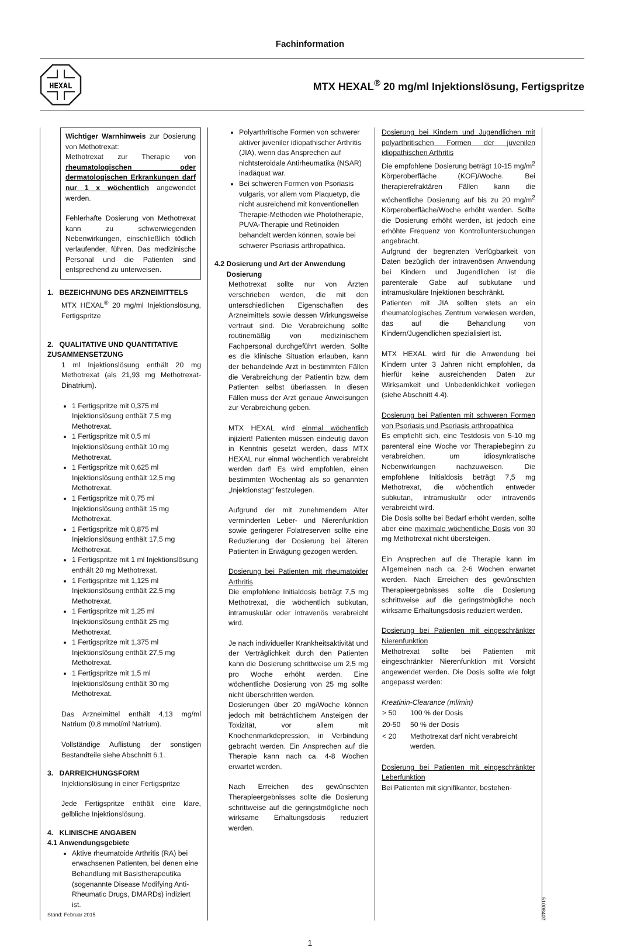Fachinformation
HEXAL
MTX HEXAL<sup>®</sup> 20 mg/ml Injektionslösung, Fertigspritze
Wichtiger Warnhinweis zur Dosierung von Methotrexat:
Methotrexat zur Therapie von rheumatologischen oder dermatologischen Erkrankungen darf nur 1 x wöchentlich angewendet werden.
Fehlerhafte Dosierung von Methotrexat kann zu schwerwiegenden Nebenwirkungen, einschließlich tödlich verlaufender, führen. Das medizinische Personal und die Patienten sind entsprechend zu unterweisen.
1. BEZEICHNUNG DES ARZNEIMITTELS
MTX HEXAL<sup>®</sup> 20 mg/ml Injektionslösung, Fertigspritze
2. QUALITATIVE UND QUANTITATIVE ZUSAMMENSETZUNG
1 ml Injektionslösung enthält 20 mg Methotrexat (als 21,93 mg Methotrexat-Dinatrium).
1 Fertigspritze mit 0,375 ml Injektionslösung enthält 7,5 mg Methotrexat.
1 Fertigspritze mit 0,5 ml Injektionslösung enthält 10 mg Methotrexat.
1 Fertigspritze mit 0,625 ml Injektionslösung enthält 12,5 mg Methotrexat.
1 Fertigspritze mit 0,75 ml Injektionslösung enthält 15 mg Methotrexat.
1 Fertigspritze mit 0,875 ml Injektionslösung enthält 17,5 mg Methotrexat.
1 Fertigspritze mit 1 ml Injektionslösung enthält 20 mg Methotrexat.
1 Fertigspritze mit 1,125 ml Injektionslösung enthält 22,5 mg Methotrexat.
1 Fertigspritze mit 1,25 ml Injektionslösung enthält 25 mg Methotrexat.
1 Fertigspritze mit 1,375 ml Injektionslösung enthält 27,5 mg Methotrexat.
1 Fertigspritze mit 1,5 ml Injektionslösung enthält 30 mg Methotrexat.
Das Arzneimittel enthält 4,13 mg/ml Natrium (0,8 mmol/ml Natrium).
Vollständige Auflistung der sonstigen Bestandteile siehe Abschnitt 6.1.
3. DARREICHUNGSFORM
Injektionslösung in einer Fertigspritze
Jede Fertigspritze enthält eine klare, gelbliche Injektionslösung.
4. KLINISCHE ANGABEN
4.1 Anwendungsgebiete
Aktive rheumatoide Arthritis (RA) bei erwachsenen Patienten, bei denen eine Behandlung mit Basistherapeutika (sogenannte Disease Modifying Anti-Rheumatic Drugs, DMARDs) indiziert ist.
Stand: Februar 2015
Polyarthritische Formen von schwerer aktiver juveniler idiopathischer Arthritis (JIA), wenn das Ansprechen auf nichtsteroidale Antirheumatika (NSAR) inadäquat war.
Bei schweren Formen von Psoriasis vulgaris, vor allem vom Plaquetyp, die nicht ausreichend mit konventionellen Therapie-Methoden wie Phototherapie, PUVA-Therapie und Retinoiden behandelt werden können, sowie bei schwerer Psoriasis arthropathica.
4.2 Dosierung und Art der Anwendung
Dosierung
Methotrexat sollte nur von Ärzten verschrieben werden, die mit den unterschiedlichen Eigenschaften des Arzneimittels sowie dessen Wirkungsweise vertraut sind. Die Verabreichung sollte routinemäßig von medizinischem Fachpersonal durchgeführt werden. Sollte es die klinische Situation erlauben, kann der behandelnde Arzt in bestimmten Fällen die Verabreichung der Patientin bzw. dem Patienten selbst überlassen. In diesen Fällen muss der Arzt genaue Anweisungen zur Verabreichung geben.
MTX HEXAL wird einmal wöchentlich injiziert! Patienten müssen eindeutig davon in Kenntnis gesetzt werden, dass MTX HEXAL nur einmal wöchentlich verabreicht werden darf! Es wird empfohlen, einen bestimmten Wochentag als so genannten „Injektionstag“ festzulegen.
Aufgrund der mit zunehmendem Alter verminderten Leber- und Nierenfunktion sowie geringerer Folatreserven sollte eine Reduzierung der Dosierung bei älteren Patienten in Erwägung gezogen werden.
Dosierung bei Patienten mit rheumatoider Arthritis
Die empfohlene Initialdosis beträgt 7,5 mg Methotrexat, die wöchentlich subkutan, intramuskulär oder intravenös verabreicht wird.
Je nach individueller Krankheitsaktivität und der Verträglichkeit durch den Patienten kann die Dosierung schrittweise um 2,5 mg pro Woche erhöht werden. Eine wöchentliche Dosierung von 25 mg sollte nicht überschritten werden.
Dosierungen über 20 mg/Woche können jedoch mit beträchtlichem Ansteigen der Toxizität, vor allem mit Knochenmarkdepression, in Verbindung gebracht werden. Ein Ansprechen auf die Therapie kann nach ca. 4-8 Wochen erwartet werden.
Nach Erreichen des gewünschten Therapieergebnisses sollte die Dosierung schrittweise auf die geringstmögliche noch wirksame Erhaltungsdosis reduziert werden.
Dosierung bei Kindern und Jugendlichen mit polyarthritischen Formen der juvenilen idiopathischen Arthritis
Die empfohlene Dosierung beträgt 10-15 mg/m<sup>2</sup> Körperoberfläche (KOF)/Woche. Bei therapierefraktären Fällen kann die wöchentliche Dosierung auf bis zu 20 mg/m<sup>2</sup> Körperoberfläche/Woche erhöht werden. Sollte die Dosierung erhöht werden, ist jedoch eine erhöhte Frequenz von Kontrolluntersuchungen angebracht.
Aufgrund der begrenzten Verfügbarkeit von Daten bezüglich der intravenösen Anwendung bei Kindern und Jugendlichen ist die parenterale Gabe auf subkutane und intramuskuläre Injektionen beschränkt.
Patienten mit JIA sollten stets an ein rheumatologisches Zentrum verwiesen werden, das auf die Behandlung von Kindern/Jugendlichen spezialisiert ist.
MTX HEXAL wird für die Anwendung bei Kindern unter 3 Jahren nicht empfohlen, da hierfür keine ausreichenden Daten zur Wirksamkeit und Unbedenklichkeit vorliegen (siehe Abschnitt 4.4).
Dosierung bei Patienten mit schweren Formen von Psoriasis und Psoriasis arthropathica
Es empfiehlt sich, eine Testdosis von 5-10 mg parenteral eine Woche vor Therapiebeginn zu verabreichen, um idiosynkratische Nebenwirkungen nachzuweisen. Die empfohlene Initialdosis beträgt 7,5 mg Methotrexat, die wöchentlich entweder subkutan, intramuskulär oder intravenös verabreicht wird.
Die Dosis sollte bei Bedarf erhöht werden, sollte aber eine maximale wöchentliche Dosis von 30 mg Methotrexat nicht übersteigen.
Ein Ansprechen auf die Therapie kann im Allgemeinen nach ca. 2-6 Wochen erwartet werden. Nach Erreichen des gewünschten Therapieergebnisses sollte die Dosierung schrittweise auf die geringstmögliche noch wirksame Erhaltungsdosis reduziert werden.
Dosierung bei Patienten mit eingeschränkter Nierenfunktion
Methotrexat sollte bei Patienten mit eingeschränkter Nierenfunktion mit Vorsicht angewendet werden. Die Dosis sollte wie folgt angepasst werden:
Kreatinin-Clearance (ml/min)
| > 50 | 100 % der Dosis |
| 20-50 | 50 % der Dosis |
| < 20 | Methotrexat darf nicht verabreicht werden. |
Dosierung bei Patienten mit eingeschränkter Leberfunktion
Bei Patienten mit signifikanter, bestehen-
51008407
1